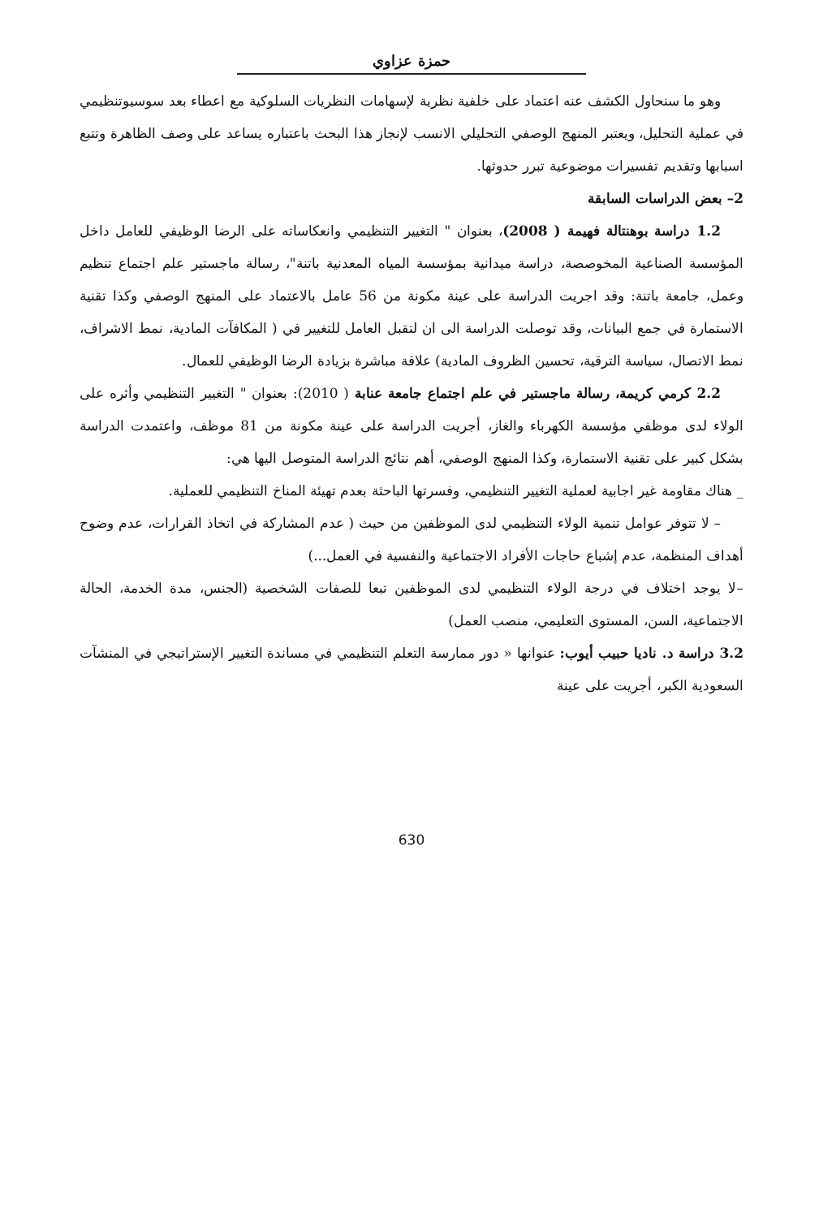حمزة عزاوي
وهو ما سنحاول الكشف عنه اعتماد على خلفية نظرية لإسهامات النظريات السلوكية مع اعطاء بعد سوسيوتنظيمي في عملية التحليل، ويعتبر المنهج الوصفي التحليلي الانسب لإنجاز هذا البحث باعتباره يساعد على وصف الظاهرة وتتبع اسبابها وتقديم تفسيرات موضوعية تبرر حدوثها.
2– بعض الدراسات السابقة
1.2 دراسة بوهنتالة فهيمة ( 2008)، بعنوان " التغيير التنظيمي وانعكاساته على الرضا الوظيفي للعامل داخل المؤسسة الصناعية المخوصصة، دراسة ميدانية بمؤسسة المياه المعدنية باتنة"، رسالة ماجستير علم اجتماع تنظيم وعمل، جامعة باتنة: وقد اجريت الدراسة على عينة مكونة من 56 عامل بالاعتماد على المنهج الوصفي وكذا تقنية الاستمارة في جمع البيانات، وقد توصلت الدراسة الى ان لتقبل العامل للتغيير في ( المكافآت المادية، نمط الاشراف، نمط الاتصال، سياسة الترقية، تحسين الظروف المادية) علاقة مباشرة بزيادة الرضا الوظيفي للعمال.
2.2 كرمي كريمة، رسالة ماجستير في علم اجتماع جامعة عنابة ( 2010): بعنوان " التغيير التنظيمي وأثره على الولاء لدى موظفي مؤسسة الكهرباء والغاز، أجريت الدراسة على عينة مكونة من 81 موظف، واعتمدت الدراسة بشكل كبير على تقنية الاستمارة، وكذا المنهج الوصفي، أهم نتائج الدراسة المتوصل اليها هي:
_ هناك مقاومة غير اجابية لعملية التغيير التنظيمي، وفسرتها الباحثة بعدم تهيئة المناخ التنظيمي للعملية.
– لا تتوفر عوامل تنمية الولاء التنظيمي لدى الموظفين من حيث ( عدم المشاركة في اتخاذ القرارات، عدم وضوح أهداف المنظمة، عدم إشباع حاجات الأفراد الاجتماعية والنفسية في العمل...)
–لا يوجد اختلاف في درجة الولاء التنظيمي لدى الموظفين تبعا للصفات الشخصية (الجنس، مدة الخدمة، الحالة الاجتماعية، السن، المستوى التعليمي، منصب العمل)
3.2 دراسة د. ناديا حبيب أيوب: عنوانها « دور ممارسة التعلم التنظيمي في مساندة التغيير الإستراتيجي في المنشآت السعودية الكبر، أجريت على عينة
630